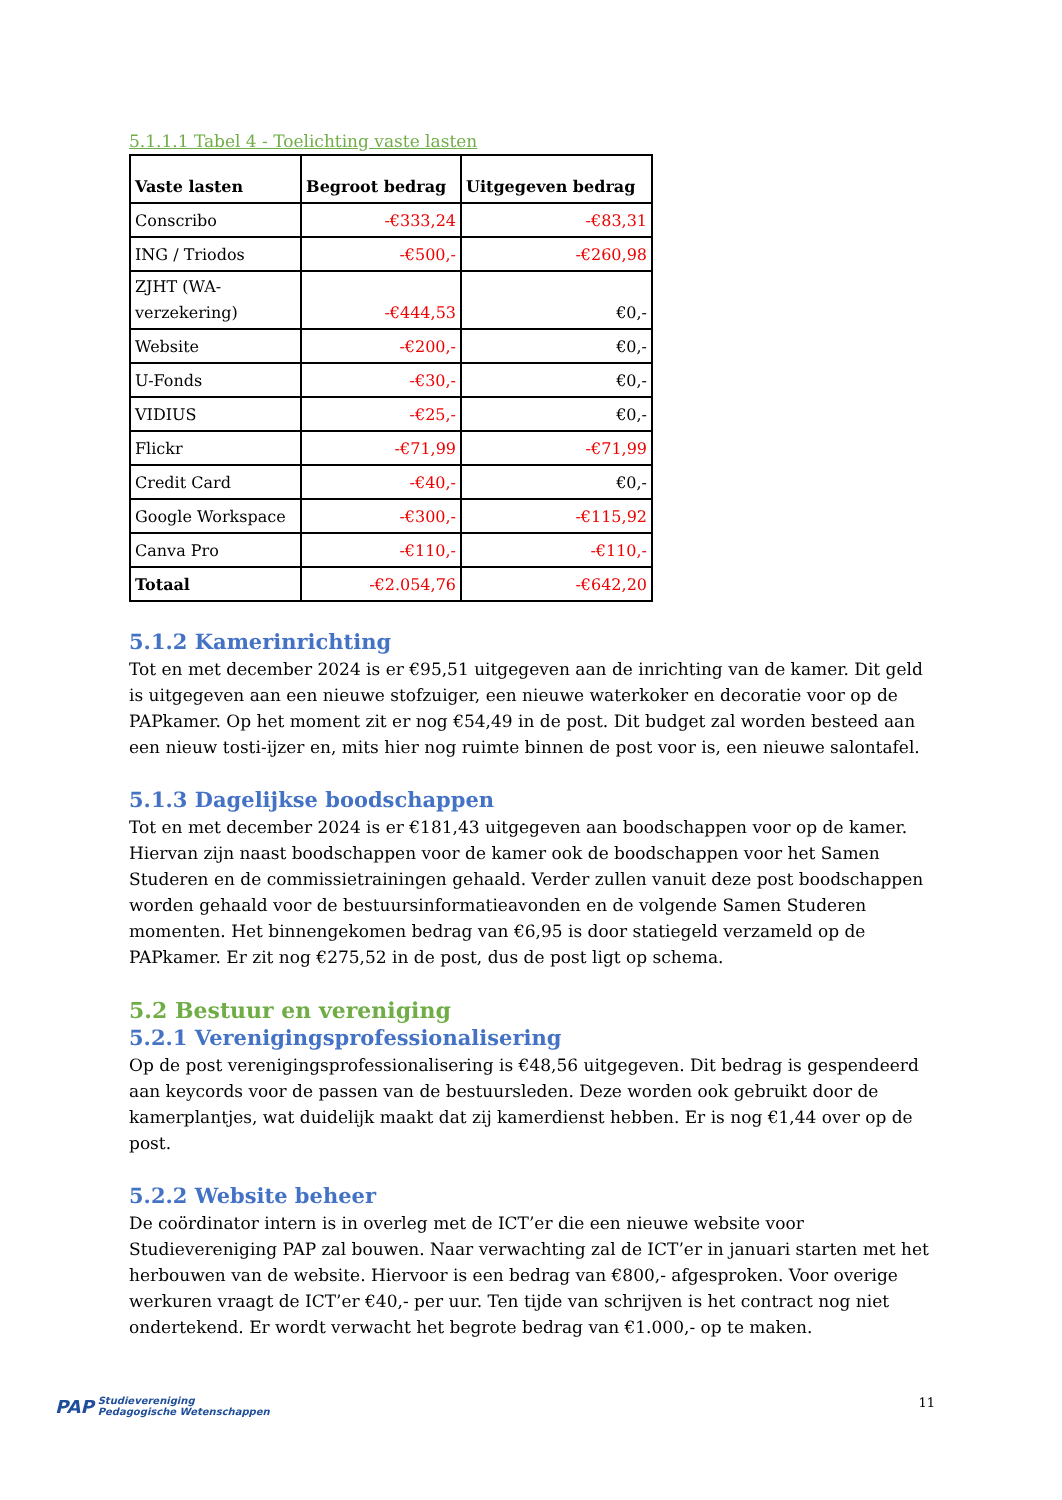5.1.1.1 Tabel 4 - Toelichting vaste lasten
| Vaste lasten | Begroot bedrag | Uitgegeven bedrag |
| --- | --- | --- |
| Conscribo | -€333,24 | -€83,31 |
| ING / Triodos | -€500,- | -€260,98 |
| ZJHT (WA- verzekering) | -€444,53 | €0,- |
| Website | -€200,- | €0,- |
| U-Fonds | -€30,- | €0,- |
| VIDIUS | -€25,- | €0,- |
| Flickr | -€71,99 | -€71,99 |
| Credit Card | -€40,- | €0,- |
| Google Workspace | -€300,- | -€115,92 |
| Canva Pro | -€110,- | -€110,- |
| Totaal | -€2.054,76 | -€642,20 |
5.1.2 Kamerinrichting
Tot en met december 2024 is er €95,51 uitgegeven aan de inrichting van de kamer. Dit geld is uitgegeven aan een nieuwe stofzuiger, een nieuwe waterkoker en decoratie voor op de PAPkamer. Op het moment zit er nog €54,49 in de post. Dit budget zal worden besteed aan een nieuw tosti-ijzer en, mits hier nog ruimte binnen de post voor is, een nieuwe salontafel.
5.1.3 Dagelijkse boodschappen
Tot en met december 2024 is er €181,43 uitgegeven aan boodschappen voor op de kamer. Hiervan zijn naast boodschappen voor de kamer ook de boodschappen voor het Samen Studeren en de commissietrainingen gehaald. Verder zullen vanuit deze post boodschappen worden gehaald voor de bestuursinformatieavonden en de volgende Samen Studeren momenten. Het binnengekomen bedrag van €6,95 is door statiegeld verzameld op de PAPkamer. Er zit nog €275,52 in de post, dus de post ligt op schema.
5.2 Bestuur en vereniging
5.2.1 Verenigingsprofessionalisering
Op de post verenigingsprofessionalisering is €48,56 uitgegeven. Dit bedrag is gespendeerd aan keycords voor de passen van de bestuursleden. Deze worden ook gebruikt door de kamerplantjes, wat duidelijk maakt dat zij kamerdienst hebben. Er is nog €1,44 over op de post.
5.2.2 Website beheer
De coördinator intern is in overleg met de ICT’er die een nieuwe website voor Studievereniging PAP zal bouwen. Naar verwachting zal de ICT’er in januari starten met het herbouwen van de website. Hiervoor is een bedrag van €800,- afgesproken. Voor overige werkuren vraagt de ICT’er €40,- per uur. Ten tijde van schrijven is het contract nog niet ondertekend. Er wordt verwacht het begrote bedrag van €1.000,- op te maken.
PAP Studievereniging
Pedagogische Wetenschappen
11